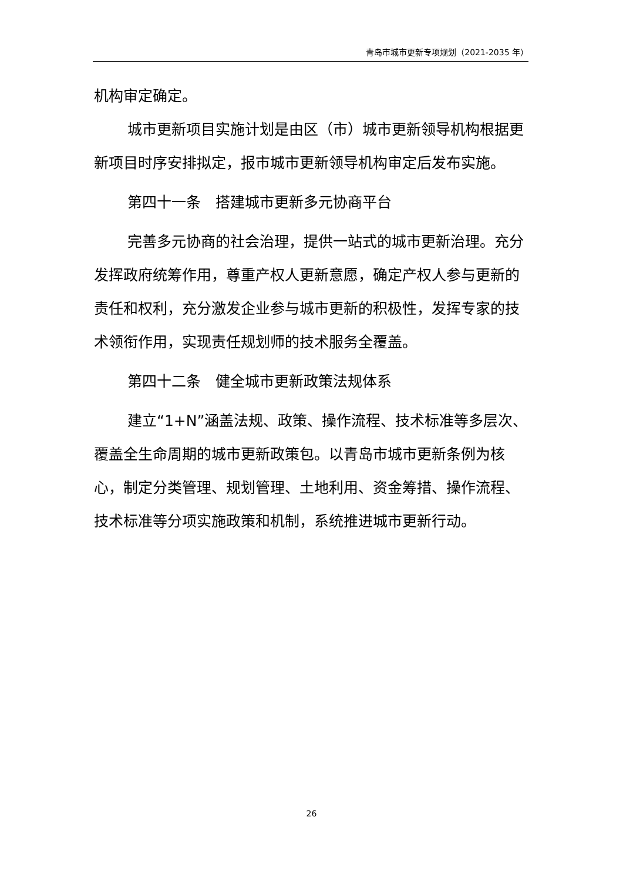青岛市城市更新专项规划（2021-2035 年）
机构审定确定。
城市更新项目实施计划是由区（市）城市更新领导机构根据更新项目时序安排拟定，报市城市更新领导机构审定后发布实施。
第四十一条　搭建城市更新多元协商平台
完善多元协商的社会治理，提供一站式的城市更新治理。充分发挥政府统筹作用，尊重产权人更新意愿，确定产权人参与更新的责任和权利，充分激发企业参与城市更新的积极性，发挥专家的技术领衔作用，实现责任规划师的技术服务全覆盖。
第四十二条　健全城市更新政策法规体系
建立“1+N”涵盖法规、政策、操作流程、技术标准等多层次、覆盖全生命周期的城市更新政策包。以青岛市城市更新条例为核心，制定分类管理、规划管理、土地利用、资金筹措、操作流程、技术标准等分项实施政策和机制，系统推进城市更新行动。
26